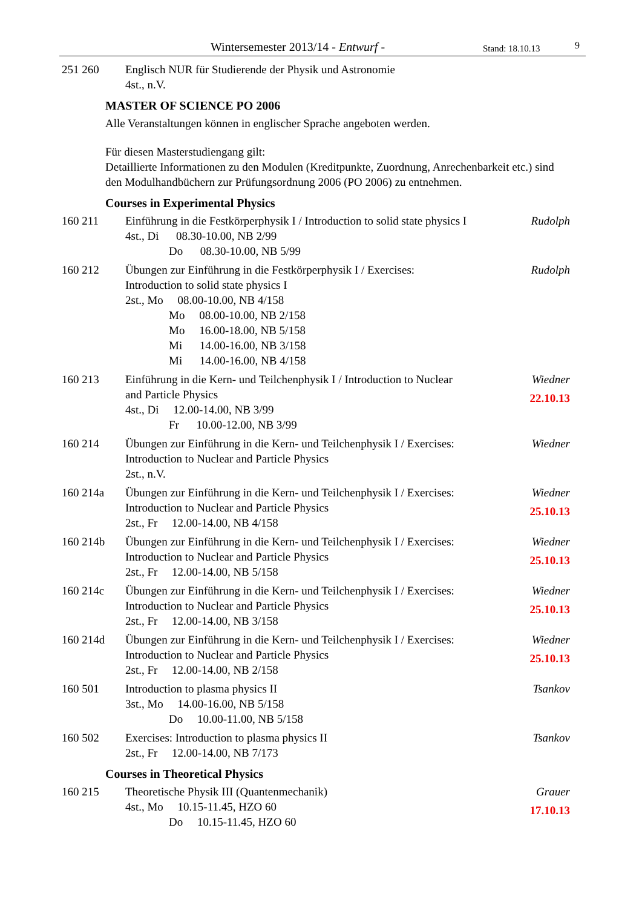Wintersemester 2013/14 - Entwurf - Stand: 18.10.13 9
251 260 Englisch NUR für Studierende der Physik und Astronomie
4st., n.V.
MASTER OF SCIENCE PO 2006
Alle Veranstaltungen können in englischer Sprache angeboten werden.
Für diesen Masterstudiengang gilt:
Detaillierte Informationen zu den Modulen (Kreditpunkte, Zuordnung, Anrechenbarkeit etc.) sind den Modulhandbüchern zur Prüfungsordnung 2006 (PO 2006) zu entnehmen.
Courses in Experimental Physics
160 211 Einführung in die Festkörperphysik I / Introduction to solid state physics I
4st., Di 08.30-10.00, NB 2/99
Do 08.30-10.00, NB 5/99
Rudolph
160 212 Übungen zur Einführung in die Festkörperphysik I / Exercises: Introduction to solid state physics I
2st., Mo 08.00-10.00, NB 4/158
Mo 08.00-10.00, NB 2/158
Mo 16.00-18.00, NB 5/158
Mi 14.00-16.00, NB 3/158
Mi 14.00-16.00, NB 4/158
Rudolph
160 213 Einführung in die Kern- und Teilchenphysik I / Introduction to Nuclear and Particle Physics
4st., Di 12.00-14.00, NB 3/99
Fr 10.00-12.00, NB 3/99
Wiedner
22.10.13
160 214 Übungen zur Einführung in die Kern- und Teilchenphysik I / Exercises: Introduction to Nuclear and Particle Physics
2st., n.V.
Wiedner
160 214a Übungen zur Einführung in die Kern- und Teilchenphysik I / Exercises: Introduction to Nuclear and Particle Physics
2st., Fr 12.00-14.00, NB 4/158
Wiedner
25.10.13
160 214b Übungen zur Einführung in die Kern- und Teilchenphysik I / Exercises: Introduction to Nuclear and Particle Physics
2st., Fr 12.00-14.00, NB 5/158
Wiedner
25.10.13
160 214c Übungen zur Einführung in die Kern- und Teilchenphysik I / Exercises: Introduction to Nuclear and Particle Physics
2st., Fr 12.00-14.00, NB 3/158
Wiedner
25.10.13
160 214d Übungen zur Einführung in die Kern- und Teilchenphysik I / Exercises: Introduction to Nuclear and Particle Physics
2st., Fr 12.00-14.00, NB 2/158
Wiedner
25.10.13
160 501 Introduction to plasma physics II
3st., Mo 14.00-16.00, NB 5/158
Do 10.00-11.00, NB 5/158
Tsankov
160 502 Exercises: Introduction to plasma physics II
2st., Fr 12.00-14.00, NB 7/173
Tsankov
Courses in Theoretical Physics
160 215 Theoretische Physik III (Quantenmechanik)
4st., Mo 10.15-11.45, HZO 60
Do 10.15-11.45, HZO 60
Grauer
17.10.13